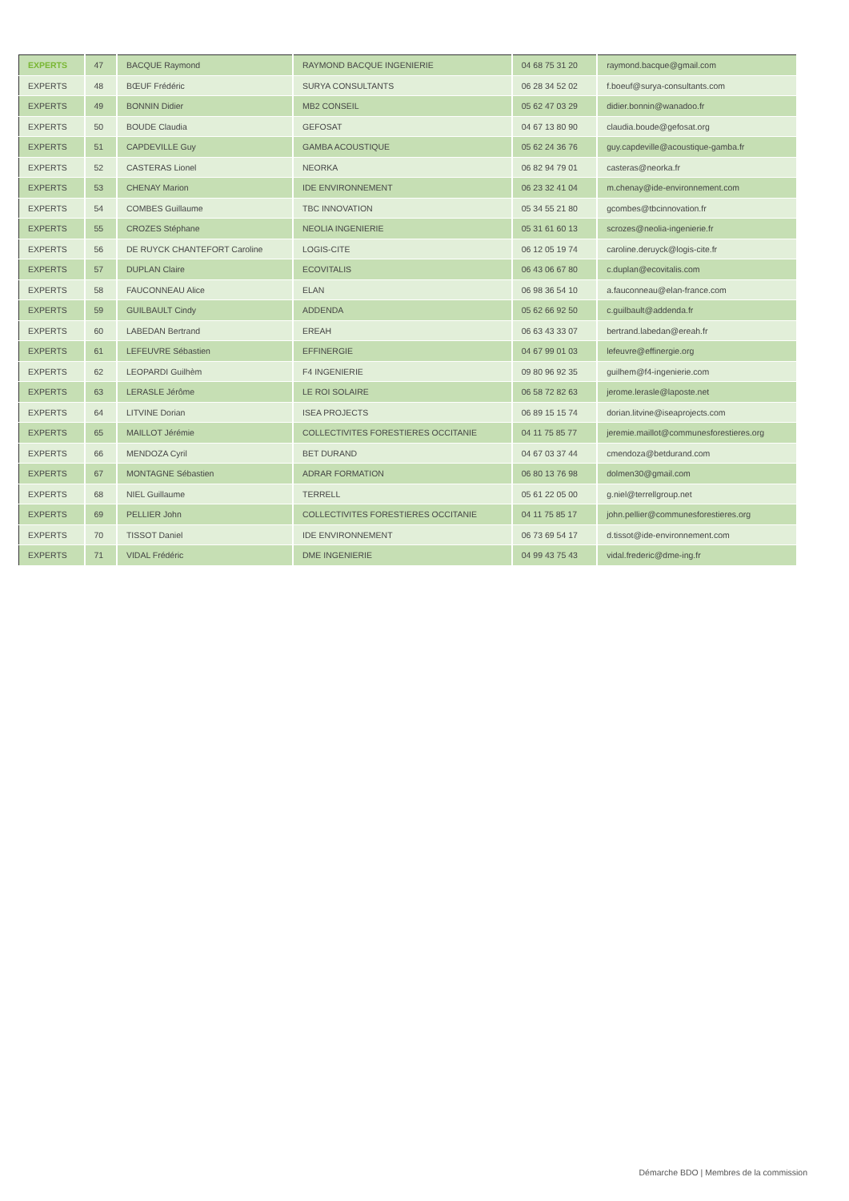| EXPERTS | 47 | BACQUE Raymond | RAYMOND BACQUE INGENIERIE | 04 68 75 31 20 | raymond.bacque@gmail.com |
| EXPERTS | 48 | BŒUF Frédéric | SURYA CONSULTANTS | 06 28 34 52 02 | f.boeuf@surya-consultants.com |
| EXPERTS | 49 | BONNIN Didier | MB2 CONSEIL | 05 62 47 03 29 | didier.bonnin@wanadoo.fr |
| EXPERTS | 50 | BOUDE Claudia | GEFOSAT | 04 67 13 80 90 | claudia.boude@gefosat.org |
| EXPERTS | 51 | CAPDEVILLE Guy | GAMBA ACOUSTIQUE | 05 62 24 36 76 | guy.capdeville@acoustique-gamba.fr |
| EXPERTS | 52 | CASTERAS Lionel | NEORKA | 06 82 94 79 01 | casteras@neorka.fr |
| EXPERTS | 53 | CHENAY Marion | IDE ENVIRONNEMENT | 06 23 32 41 04 | m.chenay@ide-environnement.com |
| EXPERTS | 54 | COMBES Guillaume | TBC INNOVATION | 05 34 55 21 80 | gcombes@tbcinnovation.fr |
| EXPERTS | 55 | CROZES Stéphane | NEOLIA INGENIERIE | 05 31 61 60 13 | scrozes@neolia-ingenierie.fr |
| EXPERTS | 56 | DE RUYCK CHANTEFORT Caroline | LOGIS-CITE | 06 12 05 19 74 | caroline.deruyck@logis-cite.fr |
| EXPERTS | 57 | DUPLAN Claire | ECOVITALIS | 06 43 06 67 80 | c.duplan@ecovitalis.com |
| EXPERTS | 58 | FAUCONNEAU Alice | ELAN | 06 98 36 54 10 | a.fauconneau@elan-france.com |
| EXPERTS | 59 | GUILBAULT Cindy | ADDENDA | 05 62 66 92 50 | c.guilbault@addenda.fr |
| EXPERTS | 60 | LABEDAN Bertrand | EREAH | 06 63 43 33 07 | bertrand.labedan@ereah.fr |
| EXPERTS | 61 | LEFEUVRE Sébastien | EFFINERGIE | 04 67 99 01 03 | lefeuvre@effinergie.org |
| EXPERTS | 62 | LEOPARDI Guilhèm | F4 INGENIERIE | 09 80 96 92 35 | guilhem@f4-ingenierie.com |
| EXPERTS | 63 | LERASLE Jérôme | LE ROI SOLAIRE | 06 58 72 82 63 | jerome.lerasle@laposte.net |
| EXPERTS | 64 | LITVINE Dorian | ISEA PROJECTS | 06 89 15 15 74 | dorian.litvine@iseaprojects.com |
| EXPERTS | 65 | MAILLOT Jérémie | COLLECTIVITES FORESTIERES OCCITANIE | 04 11 75 85 77 | jeremie.maillot@communesforestieres.org |
| EXPERTS | 66 | MENDOZA Cyril | BET DURAND | 04 67 03 37 44 | cmendoza@betdurand.com |
| EXPERTS | 67 | MONTAGNE Sébastien | ADRAR FORMATION | 06 80 13 76 98 | dolmen30@gmail.com |
| EXPERTS | 68 | NIEL Guillaume | TERRELL | 05 61 22 05 00 | g.niel@terrellgroup.net |
| EXPERTS | 69 | PELLIER John | COLLECTIVITES FORESTIERES OCCITANIE | 04 11 75 85 17 | john.pellier@communesforestieres.org |
| EXPERTS | 70 | TISSOT Daniel | IDE ENVIRONNEMENT | 06 73 69 54 17 | d.tissot@ide-environnement.com |
| EXPERTS | 71 | VIDAL Frédéric | DME INGENIERIE | 04 99 43 75 43 | vidal.frederic@dme-ing.fr |
Démarche BDO | Membres de la commission